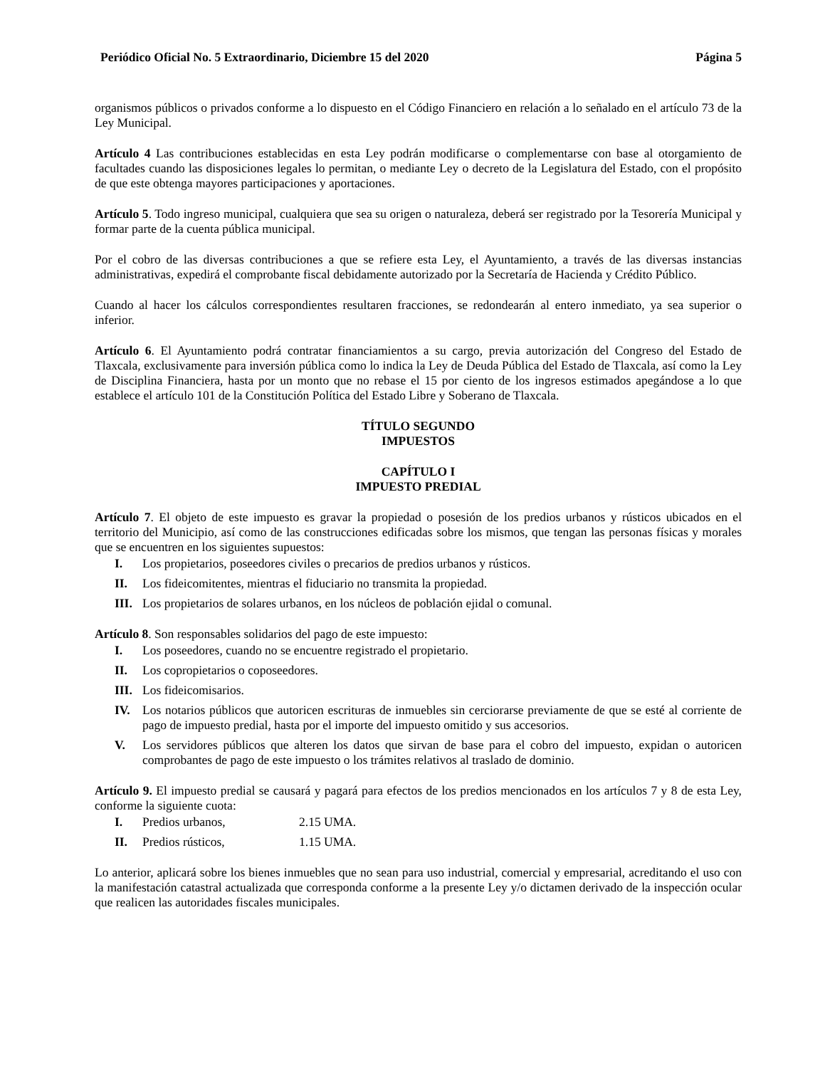Periódico Oficial No. 5 Extraordinario, Diciembre 15 del 2020 Página 5
organismos públicos o privados conforme a lo dispuesto en el Código Financiero en relación a lo señalado en el artículo 73 de la Ley Municipal.
Artículo 4 Las contribuciones establecidas en esta Ley podrán modificarse o complementarse con base al otorgamiento de facultades cuando las disposiciones legales lo permitan, o mediante Ley o decreto de la Legislatura del Estado, con el propósito de que este obtenga mayores participaciones y aportaciones.
Artículo 5. Todo ingreso municipal, cualquiera que sea su origen o naturaleza, deberá ser registrado por la Tesorería Municipal y formar parte de la cuenta pública municipal.
Por el cobro de las diversas contribuciones a que se refiere esta Ley, el Ayuntamiento, a través de las diversas instancias administrativas, expedirá el comprobante fiscal debidamente autorizado por la Secretaría de Hacienda y Crédito Público.
Cuando al hacer los cálculos correspondientes resultaren fracciones, se redondearán al entero inmediato, ya sea superior o inferior.
Artículo 6. El Ayuntamiento podrá contratar financiamientos a su cargo, previa autorización del Congreso del Estado de Tlaxcala, exclusivamente para inversión pública como lo indica la Ley de Deuda Pública del Estado de Tlaxcala, así como la Ley de Disciplina Financiera, hasta por un monto que no rebase el 15 por ciento de los ingresos estimados apegándose a lo que establece el artículo 101 de la Constitución Política del Estado Libre y Soberano de Tlaxcala.
TÍTULO SEGUNDO
IMPUESTOS
CAPÍTULO I
IMPUESTO PREDIAL
Artículo 7. El objeto de este impuesto es gravar la propiedad o posesión de los predios urbanos y rústicos ubicados en el territorio del Municipio, así como de las construcciones edificadas sobre los mismos, que tengan las personas físicas y morales que se encuentren en los siguientes supuestos:
I. Los propietarios, poseedores civiles o precarios de predios urbanos y rústicos.
II. Los fideicomitentes, mientras el fiduciario no transmita la propiedad.
III. Los propietarios de solares urbanos, en los núcleos de población ejidal o comunal.
Artículo 8. Son responsables solidarios del pago de este impuesto:
I. Los poseedores, cuando no se encuentre registrado el propietario.
II. Los copropietarios o coposeedores.
III. Los fideicomisarios.
IV. Los notarios públicos que autoricen escrituras de inmuebles sin cerciorarse previamente de que se esté al corriente de pago de impuesto predial, hasta por el importe del impuesto omitido y sus accesorios.
V. Los servidores públicos que alteren los datos que sirvan de base para el cobro del impuesto, expidan o autoricen comprobantes de pago de este impuesto o los trámites relativos al traslado de dominio.
Artículo 9. El impuesto predial se causará y pagará para efectos de los predios mencionados en los artículos 7 y 8 de esta Ley, conforme la siguiente cuota:
I. Predios urbanos, 2.15 UMA.
II. Predios rústicos, 1.15 UMA.
Lo anterior, aplicará sobre los bienes inmuebles que no sean para uso industrial, comercial y empresarial, acreditando el uso con la manifestación catastral actualizada que corresponda conforme a la presente Ley y/o dictamen derivado de la inspección ocular que realicen las autoridades fiscales municipales.